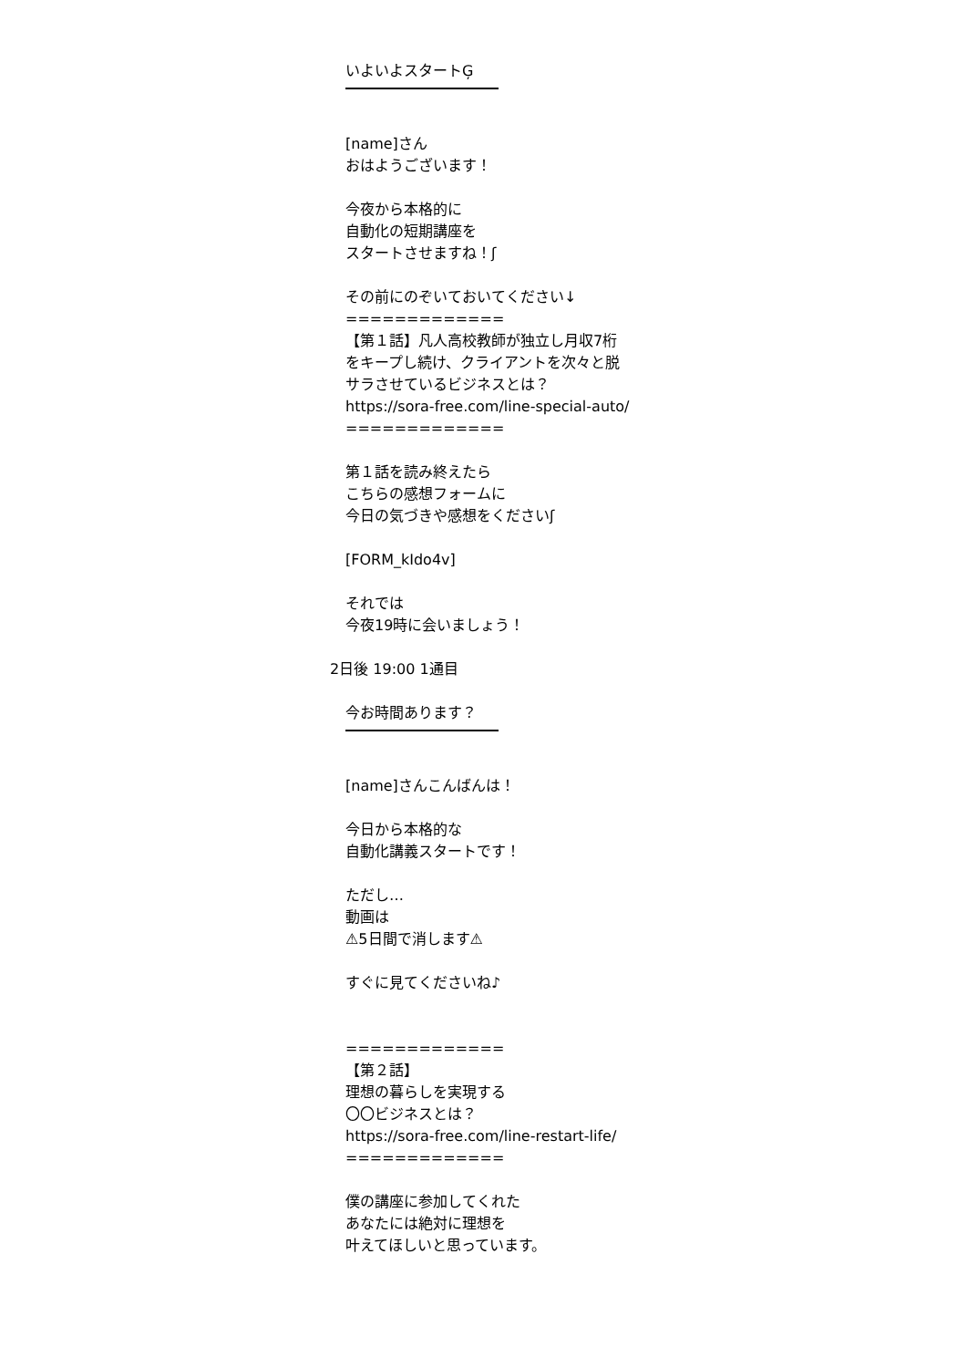いよいよスタートĢ
[name]さん
おはようございます！
今夜から本格的に
自動化の短期講座を
スタートさせますね！ʃ
その前にのぞいておいてください↓
=============
【第１話】凡人高校教師が独立し月収7桁をキープし続け、クライアントを次々と脱サラさせているビジネスとは？
https://sora-free.com/line-special-auto/
=============
第１話を読み終えたら
こちらの感想フォームに
今日の気づきや感想をくださいʃ
[FORM_kIdo4v]
それでは
今夜19時に会いましょう！
2日後 19:00 1通目
今お時間あります？
[name]さんこんばんは！
今日から本格的な
自動化講義スタートです！
ただし…
動画は
⚠5日間で消します⚠
すぐに見てくださいね♪
=============
【第２話】
理想の暮らしを実現する
〇〇ビジネスとは？
https://sora-free.com/line-restart-life/
=============
僕の講座に参加してくれた
あなたには絶対に理想を
叶えてほしいと思っています。